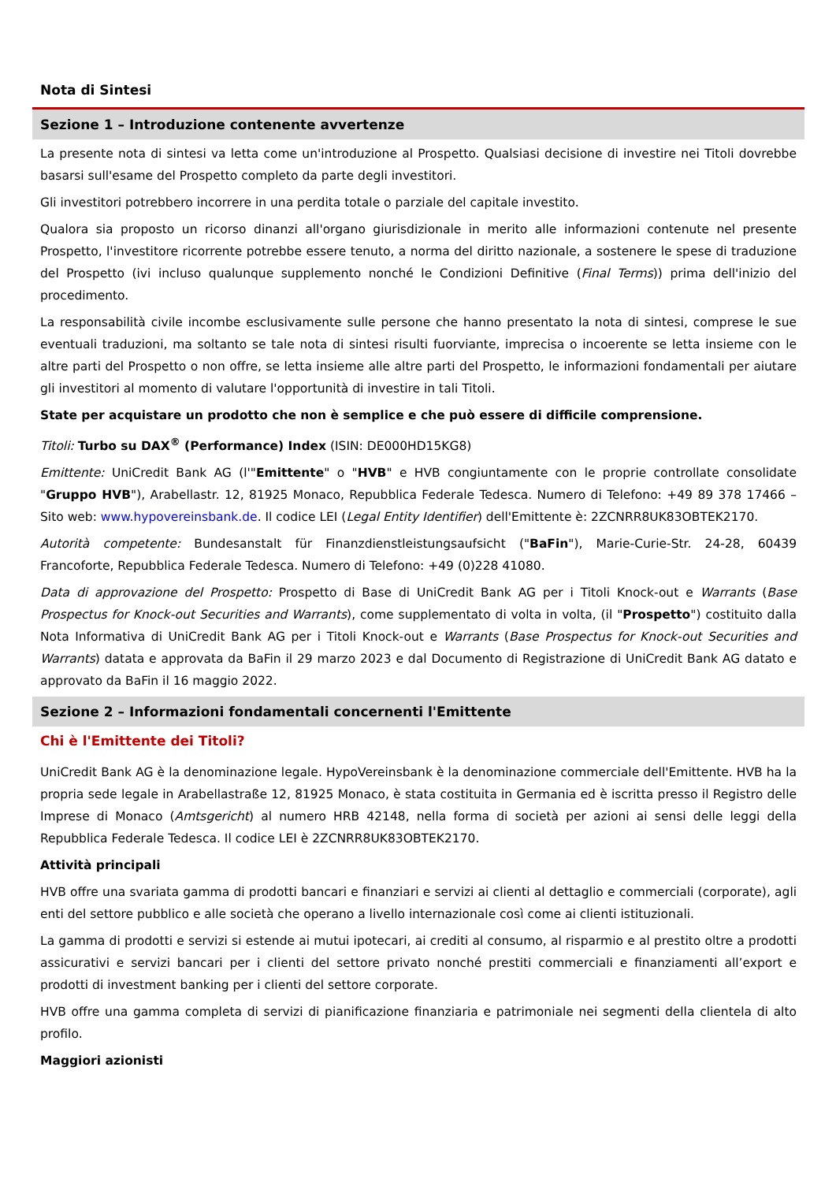Nota di Sintesi
Sezione 1 – Introduzione contenente avvertenze
La presente nota di sintesi va letta come un'introduzione al Prospetto. Qualsiasi decisione di investire nei Titoli dovrebbe basarsi sull'esame del Prospetto completo da parte degli investitori.
Gli investitori potrebbero incorrere in una perdita totale o parziale del capitale investito.
Qualora sia proposto un ricorso dinanzi all'organo giurisdizionale in merito alle informazioni contenute nel presente Prospetto, l'investitore ricorrente potrebbe essere tenuto, a norma del diritto nazionale, a sostenere le spese di traduzione del Prospetto (ivi incluso qualunque supplemento nonché le Condizioni Definitive (Final Terms)) prima dell'inizio del procedimento.
La responsabilità civile incombe esclusivamente sulle persone che hanno presentato la nota di sintesi, comprese le sue eventuali traduzioni, ma soltanto se tale nota di sintesi risulti fuorviante, imprecisa o incoerente se letta insieme con le altre parti del Prospetto o non offre, se letta insieme alle altre parti del Prospetto, le informazioni fondamentali per aiutare gli investitori al momento di valutare l'opportunità di investire in tali Titoli.
State per acquistare un prodotto che non è semplice e che può essere di difficile comprensione.
Titoli: Turbo su DAX<sup>®</sup> (Performance) Index (ISIN: DE000HD15KG8)
Emittente: UniCredit Bank AG (l'"Emittente" o "HVB" e HVB congiuntamente con le proprie controllate consolidate "Gruppo HVB"), Arabellastr. 12, 81925 Monaco, Repubblica Federale Tedesca. Numero di Telefono: +49 89 378 17466 – Sito web: www.hypovereinsbank.de. Il codice LEI (Legal Entity Identifier) dell'Emittente è: 2ZCNRR8UK83OBTEK2170.
Autorità competente: Bundesanstalt für Finanzdienstleistungsaufsicht ("BaFin"), Marie-Curie-Str. 24-28, 60439 Francoforte, Repubblica Federale Tedesca. Numero di Telefono: +49 (0)228 41080.
Data di approvazione del Prospetto: Prospetto di Base di UniCredit Bank AG per i Titoli Knock-out e Warrants (Base Prospectus for Knock-out Securities and Warrants), come supplementato di volta in volta, (il "Prospetto") costituito dalla Nota Informativa di UniCredit Bank AG per i Titoli Knock-out e Warrants (Base Prospectus for Knock-out Securities and Warrants) datata e approvata da BaFin il 29 marzo 2023 e dal Documento di Registrazione di UniCredit Bank AG datato e approvato da BaFin il 16 maggio 2022.
Sezione 2 – Informazioni fondamentali concernenti l'Emittente
Chi è l'Emittente dei Titoli?
UniCredit Bank AG è la denominazione legale. HypoVereinsbank è la denominazione commerciale dell'Emittente. HVB ha la propria sede legale in Arabellastraße 12, 81925 Monaco, è stata costituita in Germania ed è iscritta presso il Registro delle Imprese di Monaco (Amtsgericht) al numero HRB 42148, nella forma di società per azioni ai sensi delle leggi della Repubblica Federale Tedesca. Il codice LEI è 2ZCNRR8UK83OBTEK2170.
Attività principali
HVB offre una svariata gamma di prodotti bancari e finanziari e servizi ai clienti al dettaglio e commerciali (corporate), agli enti del settore pubblico e alle società che operano a livello internazionale così come ai clienti istituzionali.
La gamma di prodotti e servizi si estende ai mutui ipotecari, ai crediti al consumo, al risparmio e al prestito oltre a prodotti assicurativi e servizi bancari per i clienti del settore privato nonché prestiti commerciali e finanziamenti all’export e prodotti di investment banking per i clienti del settore corporate.
HVB offre una gamma completa di servizi di pianificazione finanziaria e patrimoniale nei segmenti della clientela di alto profilo.
Maggiori azionisti